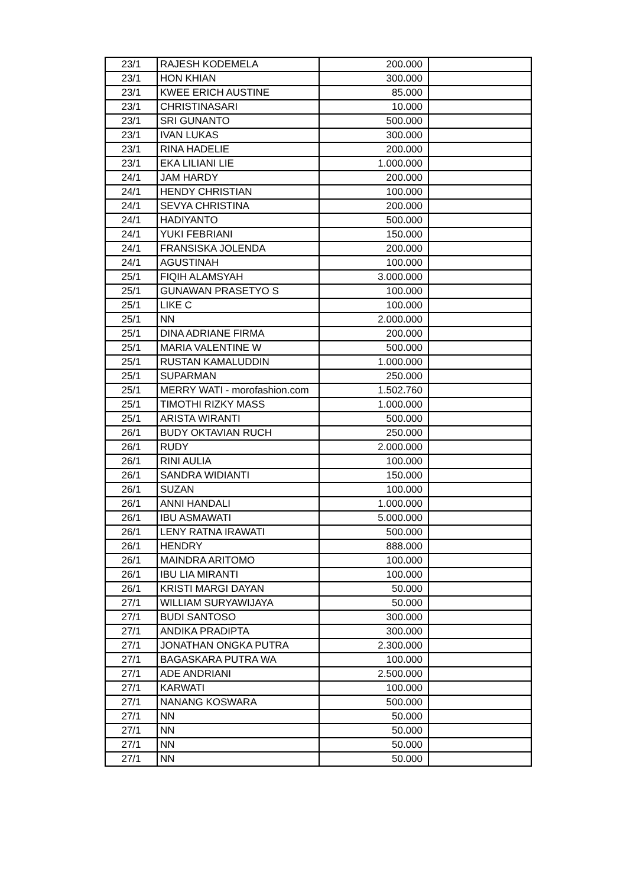| 23/1 | RAJESH KODEMELA | 200.000 | |
| 23/1 | HON KHIAN | 300.000 | |
| 23/1 | KWEE ERICH AUSTINE | 85.000 | |
| 23/1 | CHRISTINASARI | 10.000 | |
| 23/1 | SRI GUNANTO | 500.000 | |
| 23/1 | IVAN LUKAS | 300.000 | |
| 23/1 | RINA HADELIE | 200.000 | |
| 23/1 | EKA LILIANI LIE | 1.000.000 | |
| 24/1 | JAM HARDY | 200.000 | |
| 24/1 | HENDY CHRISTIAN | 100.000 | |
| 24/1 | SEVYA CHRISTINA | 200.000 | |
| 24/1 | HADIYANTO | 500.000 | |
| 24/1 | YUKI FEBRIANI | 150.000 | |
| 24/1 | FRANSISKA JOLENDA | 200.000 | |
| 24/1 | AGUSTINAH | 100.000 | |
| 25/1 | FIQIH ALAMSYAH | 3.000.000 | |
| 25/1 | GUNAWAN PRASETYO S | 100.000 | |
| 25/1 | LIKE C | 100.000 | |
| 25/1 | NN | 2.000.000 | |
| 25/1 | DINA ADRIANE FIRMA | 200.000 | |
| 25/1 | MARIA VALENTINE W | 500.000 | |
| 25/1 | RUSTAN KAMALUDDIN | 1.000.000 | |
| 25/1 | SUPARMAN | 250.000 | |
| 25/1 | MERRY WATI - morofashion.com | 1.502.760 | |
| 25/1 | TIMOTHI RIZKY MASS | 1.000.000 | |
| 25/1 | ARISTA WIRANTI | 500.000 | |
| 26/1 | BUDY OKTAVIAN RUCH | 250.000 | |
| 26/1 | RUDY | 2.000.000 | |
| 26/1 | RINI AULIA | 100.000 | |
| 26/1 | SANDRA WIDIANTI | 150.000 | |
| 26/1 | SUZAN | 100.000 | |
| 26/1 | ANNI HANDALI | 1.000.000 | |
| 26/1 | IBU ASMAWATI | 5.000.000 | |
| 26/1 | LENY RATNA IRAWATI | 500.000 | |
| 26/1 | HENDRY | 888.000 | |
| 26/1 | MAINDRA ARITOMO | 100.000 | |
| 26/1 | IBU LIA MIRANTI | 100.000 | |
| 26/1 | KRISTI MARGI DAYAN | 50.000 | |
| 27/1 | WILLIAM SURYAWIJAYA | 50.000 | |
| 27/1 | BUDI SANTOSO | 300.000 | |
| 27/1 | ANDIKA PRADIPTA | 300.000 | |
| 27/1 | JONATHAN ONGKA PUTRA | 2.300.000 | |
| 27/1 | BAGASKARA PUTRA WA | 100.000 | |
| 27/1 | ADE ANDRIANI | 2.500.000 | |
| 27/1 | KARWATI | 100.000 | |
| 27/1 | NANANG KOSWARA | 500.000 | |
| 27/1 | NN | 50.000 | |
| 27/1 | NN | 50.000 | |
| 27/1 | NN | 50.000 | |
| 27/1 | NN | 50.000 | |